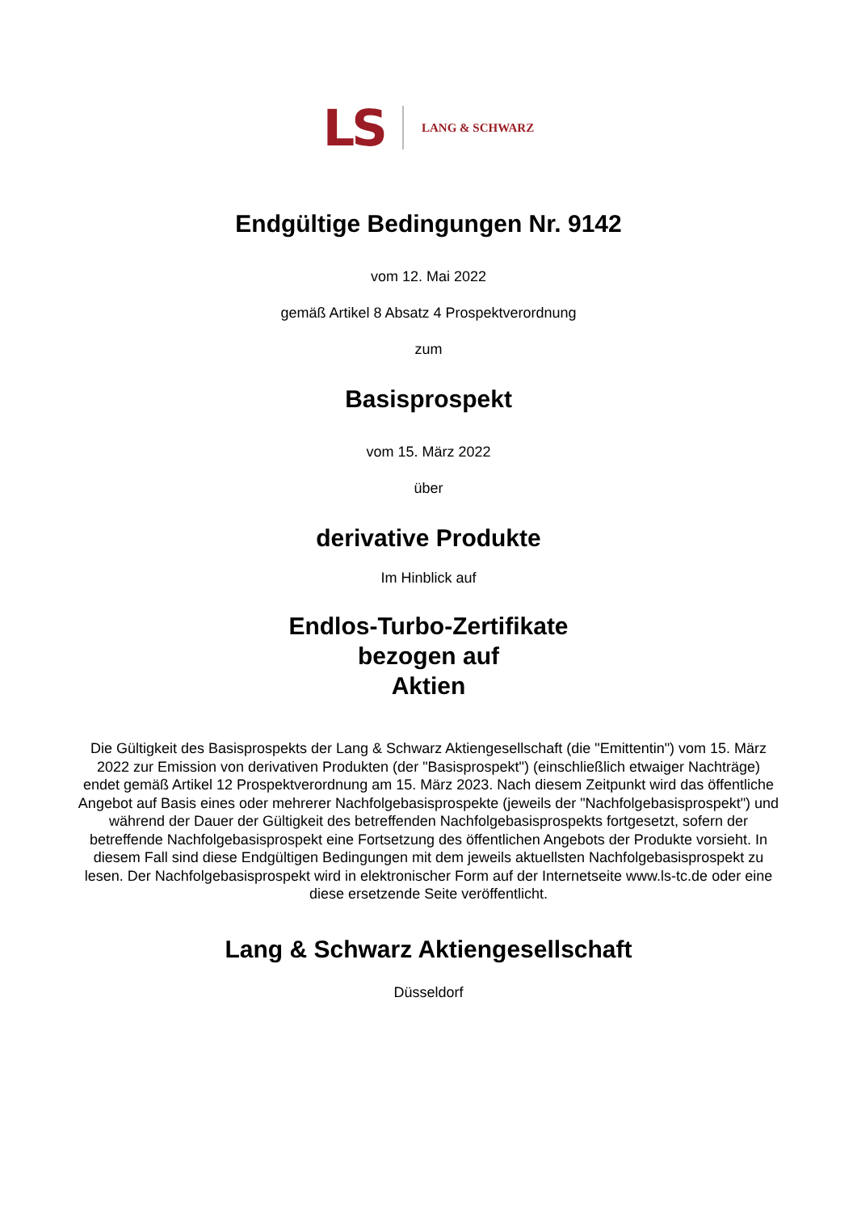LS LANG & SCHWARZ
Endgültige Bedingungen Nr. 9142
vom 12. Mai 2022
gemäß Artikel 8 Absatz 4 Prospektverordnung
zum
Basisprospekt
vom 15. März 2022
über
derivative Produkte
Im Hinblick auf
Endlos-Turbo-Zertifikate
bezogen auf
Aktien
Die Gültigkeit des Basisprospekts der Lang & Schwarz Aktiengesellschaft (die "Emittentin") vom 15. März 2022 zur Emission von derivativen Produkten (der "Basisprospekt") (einschließlich etwaiger Nachträge) endet gemäß Artikel 12 Prospektverordnung am 15. März 2023. Nach diesem Zeitpunkt wird das öffentliche Angebot auf Basis eines oder mehrerer Nachfolgebasisprospekte (jeweils der "Nachfolgebasisprospekt") und während der Dauer der Gültigkeit des betreffenden Nachfolgebasisprospekts fortgesetzt, sofern der betreffende Nachfolgebasisprospekt eine Fortsetzung des öffentlichen Angebots der Produkte vorsieht. In diesem Fall sind diese Endgültigen Bedingungen mit dem jeweils aktuellsten Nachfolgebasisprospekt zu lesen. Der Nachfolgebasisprospekt wird in elektronischer Form auf der Internetseite www.ls-tc.de oder eine diese ersetzende Seite veröffentlicht.
Lang & Schwarz Aktiengesellschaft
Düsseldorf